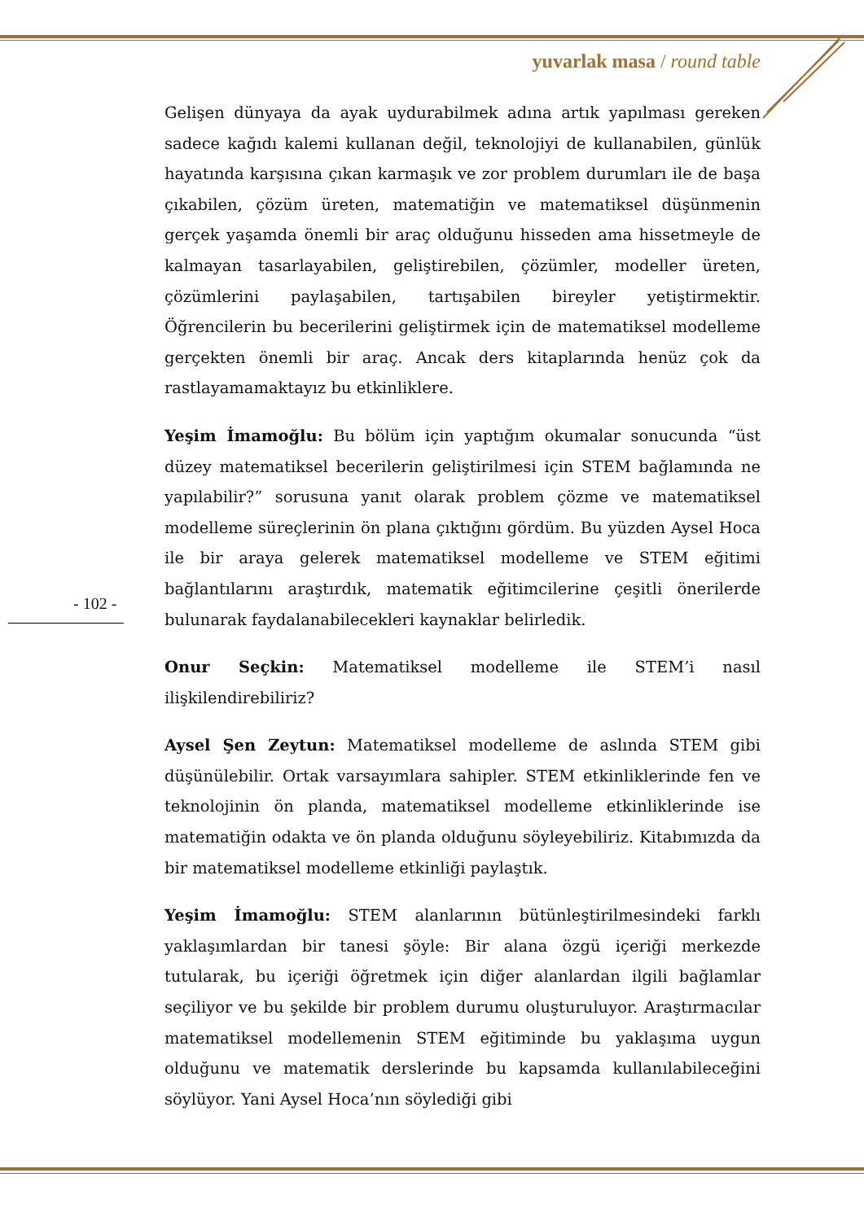yuvarlak masa / round table
Gelişen dünyaya da ayak uydurabilmek adına artık yapılması gereken sadece kağıdı kalemi kullanan değil, teknolojiyi de kullanabilen, günlük hayatında karşısına çıkan karmaşık ve zor problem durumları ile de başa çıkabilen, çözüm üreten, matematiğin ve matematiksel düşünmenin gerçek yaşamda önemli bir araç olduğunu hisseden ama hissetmeyle de kalmayan tasarlayabilen, geliştirebilen, çözümler, modeller üreten, çözümlerini paylaşabilen, tartışabilen bireyler yetiştirmektir. Öğrencilerin bu becerilerini geliştirmek için de matematiksel modelleme gerçekten önemli bir araç. Ancak ders kitaplarında henüz çok da rastlayamamaktayız bu etkinliklere.
Yeşim İmamoğlu: Bu bölüm için yaptığım okumalar sonucunda “üst düzey matematiksel becerilerin geliştirilmesi için STEM bağlamında ne yapılabilir?” sorusuna yanıt olarak problem çözme ve matematiksel modelleme süreçlerinin ön plana çıktığını gördüm. Bu yüzden Aysel Hoca ile bir araya gelerek matematiksel modelleme ve STEM eğitimi bağlantılarını araştırdık, matematik eğitimcilerine çeşitli önerilerde bulunarak faydalanabilecekleri kaynaklar belirledik.
Onur Seçkin: Matematiksel modelleme ile STEM’i nasıl ilişkilendirebiliriz?
Aysel Şen Zeytun: Matematiksel modelleme de aslında STEM gibi düşünülebilir. Ortak varsayımlara sahipler. STEM etkinliklerinde fen ve teknolojinin ön planda, matematiksel modelleme etkinliklerinde ise matematiğin odakta ve ön planda olduğunu söyleyebiliriz. Kitabımızda da bir matematiksel modelleme etkinliği paylaştık.
Yeşim İmamoğlu: STEM alanlarının bütünleştirilmesindeki farklı yaklaşımlardan bir tanesi şöyle: Bir alana özgü içeriği merkezde tutularak, bu içeriği öğretmek için diğer alanlardan ilgili bağlamlar seçiliyor ve bu şekilde bir problem durumu oluşturuluyor. Araştırmacılar matematiksel modellemenin STEM eğitiminde bu yaklaşıma uygun olduğunu ve matematik derslerinde bu kapsamda kullanılabileceğini söylüyor. Yani Aysel Hoca’nın söylediği gibi
- 102 -